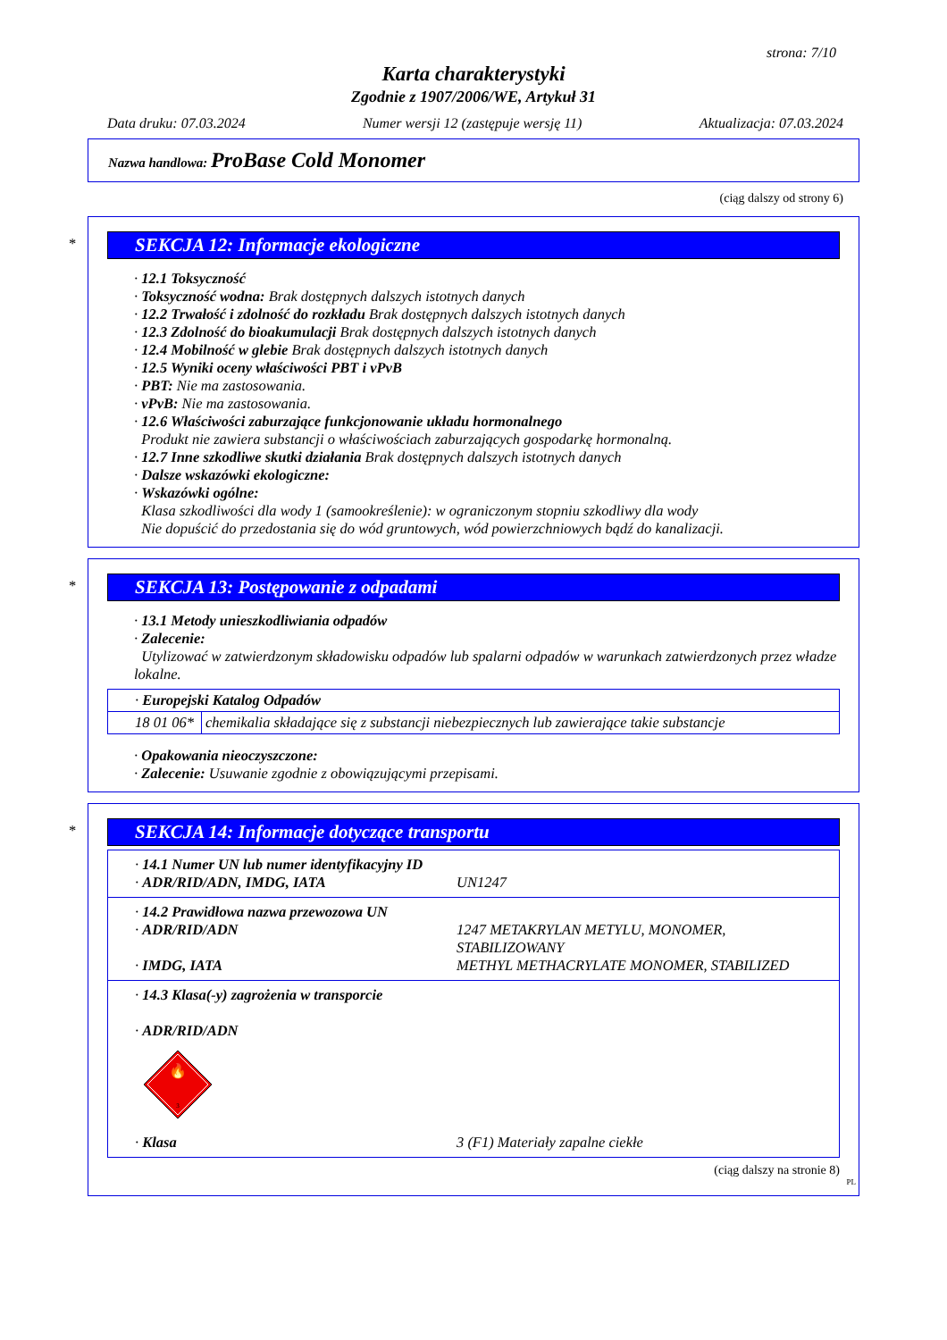strona: 7/10
Karta charakterystyki
Zgodnie z 1907/2006/WE, Artykuł 31
Data druku: 07.03.2024 Numer wersji 12 (zastępuje wersję 11) Aktualizacja: 07.03.2024
Nazwa handlowa: ProBase Cold Monomer
(ciąg dalszy od strony 6)
*
SEKCJA 12: Informacje ekologiczne
· 12.1 Toksyczność
· Toksyczność wodna: Brak dostępnych dalszych istotnych danych
· 12.2 Trwałość i zdolność do rozkładu Brak dostępnych dalszych istotnych danych
· 12.3 Zdolność do bioakumulacji Brak dostępnych dalszych istotnych danych
· 12.4 Mobilność w glebie Brak dostępnych dalszych istotnych danych
· 12.5 Wyniki oceny właściwości PBT i vPvB
· PBT: Nie ma zastosowania.
· vPvB: Nie ma zastosowania.
· 12.6 Właściwości zaburzające funkcjonowanie układu hormonalnego
Produkt nie zawiera substancji o właściwościach zaburzających gospodarkę hormonalną.
· 12.7 Inne szkodliwe skutki działania Brak dostępnych dalszych istotnych danych
· Dalsze wskazówki ekologiczne:
· Wskazówki ogólne:
Klasa szkodliwości dla wody 1 (samookreślenie): w ograniczonym stopniu szkodliwy dla wody
Nie dopuścić do przedostania się do wód gruntowych, wód powierzchniowych bądź do kanalizacji.
*
SEKCJA 13: Postępowanie z odpadami
· 13.1 Metody unieszkodliwiania odpadów
· Zalecenie:
Utylizować w zatwierdzonym składowisku odpadów lub spalarni odpadów w warunkach zatwierdzonych przez władze lokalne.
| · Europejski Katalog Odpadów | |
| 18 01 06* | chemikalia składające się z substancji niebezpiecznych lub zawierające takie substancje |
· Opakowania nieoczyszczone:
· Zalecenie: Usuwanie zgodnie z obowiązującymi przepisami.
*
SEKCJA 14: Informacje dotyczące transportu
| / · 14.1 Numer UN lub numer identyfikacyjny ID · ADR/RID/ADN, IMDG, IATA / UN1247 / |
| / · 14.2 Prawidłowa nazwa przewozowa UN · ADR/RID/ADN · IMDG, IATA / 1247 METAKRYLAN METYLU, MONOMER, STABILIZOWANY METHYL METHACRYLATE MONOMER, STABILIZED / |
| · 14.3 Klasa(-y) zagrożenia w transporcie · ADR/RID/ADN 🔥 3 / · Klasa / 3 (F1) Materiały zapalne ciekłe / |
(ciąg dalszy na stronie 8)
PL